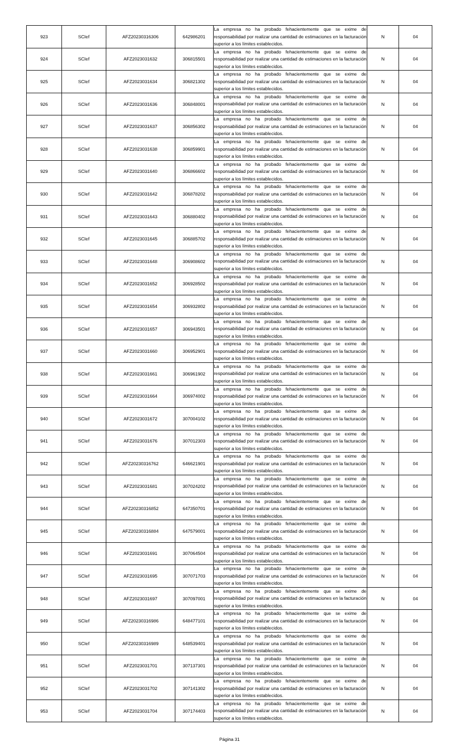| 923 | SCIef | AFZ20230316306 | 642986201 | La empresa no ha probado fehacientemente que se exime de responsabilidad por realizar una cantidad de estimaciones en la facturación superior a los límites establecidos. | N | 04 |
| 924 | SCIef | AFZ2023031632 | 306815501 | La empresa no ha probado fehacientemente que se exime de responsabilidad por realizar una cantidad de estimaciones en la facturación superior a los límites establecidos. | N | 04 |
| 925 | SCIef | AFZ2023031634 | 306821302 | La empresa no ha probado fehacientemente que se exime de responsabilidad por realizar una cantidad de estimaciones en la facturación superior a los límites establecidos. | N | 04 |
| 926 | SCIef | AFZ2023031636 | 306848001 | La empresa no ha probado fehacientemente que se exime de responsabilidad por realizar una cantidad de estimaciones en la facturación superior a los límites establecidos. | N | 04 |
| 927 | SCIef | AFZ2023031637 | 306856302 | La empresa no ha probado fehacientemente que se exime de responsabilidad por realizar una cantidad de estimaciones en la facturación superior a los límites establecidos. | N | 04 |
| 928 | SCIef | AFZ2023031638 | 306859901 | La empresa no ha probado fehacientemente que se exime de responsabilidad por realizar una cantidad de estimaciones en la facturación superior a los límites establecidos. | N | 04 |
| 929 | SCIef | AFZ2023031640 | 306866602 | La empresa no ha probado fehacientemente que se exime de responsabilidad por realizar una cantidad de estimaciones en la facturación superior a los límites establecidos. | N | 04 |
| 930 | SCIef | AFZ2023031642 | 306878202 | La empresa no ha probado fehacientemente que se exime de responsabilidad por realizar una cantidad de estimaciones en la facturación superior a los límites establecidos. | N | 04 |
| 931 | SCIef | AFZ2023031643 | 306880402 | La empresa no ha probado fehacientemente que se exime de responsabilidad por realizar una cantidad de estimaciones en la facturación superior a los límites establecidos. | N | 04 |
| 932 | SCIef | AFZ2023031645 | 306885702 | La empresa no ha probado fehacientemente que se exime de responsabilidad por realizar una cantidad de estimaciones en la facturación superior a los límites establecidos. | N | 04 |
| 933 | SCIef | AFZ2023031648 | 306908602 | La empresa no ha probado fehacientemente que se exime de responsabilidad por realizar una cantidad de estimaciones en la facturación superior a los límites establecidos. | N | 04 |
| 934 | SCIef | AFZ2023031652 | 306928502 | La empresa no ha probado fehacientemente que se exime de responsabilidad por realizar una cantidad de estimaciones en la facturación superior a los límites establecidos. | N | 04 |
| 935 | SCIef | AFZ2023031654 | 306932802 | La empresa no ha probado fehacientemente que se exime de responsabilidad por realizar una cantidad de estimaciones en la facturación superior a los límites establecidos. | N | 04 |
| 936 | SCIef | AFZ2023031657 | 306943501 | La empresa no ha probado fehacientemente que se exime de responsabilidad por realizar una cantidad de estimaciones en la facturación superior a los límites establecidos. | N | 04 |
| 937 | SCIef | AFZ2023031660 | 306952901 | La empresa no ha probado fehacientemente que se exime de responsabilidad por realizar una cantidad de estimaciones en la facturación superior a los límites establecidos. | N | 04 |
| 938 | SCIef | AFZ2023031661 | 306961902 | La empresa no ha probado fehacientemente que se exime de responsabilidad por realizar una cantidad de estimaciones en la facturación superior a los límites establecidos. | N | 04 |
| 939 | SCIef | AFZ2023031664 | 306974002 | La empresa no ha probado fehacientemente que se exime de responsabilidad por realizar una cantidad de estimaciones en la facturación superior a los límites establecidos. | N | 04 |
| 940 | SCIef | AFZ2023031672 | 307004102 | La empresa no ha probado fehacientemente que se exime de responsabilidad por realizar una cantidad de estimaciones en la facturación superior a los límites establecidos. | N | 04 |
| 941 | SCIef | AFZ2023031676 | 307012303 | La empresa no ha probado fehacientemente que se exime de responsabilidad por realizar una cantidad de estimaciones en la facturación superior a los límites establecidos. | N | 04 |
| 942 | SCIef | AFZ20230316762 | 646621901 | La empresa no ha probado fehacientemente que se exime de responsabilidad por realizar una cantidad de estimaciones en la facturación superior a los límites establecidos. | N | 04 |
| 943 | SCIef | AFZ2023031681 | 307024202 | La empresa no ha probado fehacientemente que se exime de responsabilidad por realizar una cantidad de estimaciones en la facturación superior a los límites establecidos. | N | 04 |
| 944 | SCIef | AFZ20230316852 | 647350701 | La empresa no ha probado fehacientemente que se exime de responsabilidad por realizar una cantidad de estimaciones en la facturación superior a los límites establecidos. | N | 04 |
| 945 | SCIef | AFZ20230316884 | 647579001 | La empresa no ha probado fehacientemente que se exime de responsabilidad por realizar una cantidad de estimaciones en la facturación superior a los límites establecidos. | N | 04 |
| 946 | SCIef | AFZ2023031691 | 307064504 | La empresa no ha probado fehacientemente que se exime de responsabilidad por realizar una cantidad de estimaciones en la facturación superior a los límites establecidos. | N | 04 |
| 947 | SCIef | AFZ2023031695 | 307071703 | La empresa no ha probado fehacientemente que se exime de responsabilidad por realizar una cantidad de estimaciones en la facturación superior a los límites establecidos. | N | 04 |
| 948 | SCIef | AFZ2023031697 | 307097001 | La empresa no ha probado fehacientemente que se exime de responsabilidad por realizar una cantidad de estimaciones en la facturación superior a los límites establecidos. | N | 04 |
| 949 | SCIef | AFZ20230316986 | 648477101 | La empresa no ha probado fehacientemente que se exime de responsabilidad por realizar una cantidad de estimaciones en la facturación superior a los límites establecidos. | N | 04 |
| 950 | SCIef | AFZ20230316989 | 648539401 | La empresa no ha probado fehacientemente que se exime de responsabilidad por realizar una cantidad de estimaciones en la facturación superior a los límites establecidos. | N | 04 |
| 951 | SCIef | AFZ2023031701 | 307137301 | La empresa no ha probado fehacientemente que se exime de responsabilidad por realizar una cantidad de estimaciones en la facturación superior a los límites establecidos. | N | 04 |
| 952 | SCIef | AFZ2023031702 | 307141302 | La empresa no ha probado fehacientemente que se exime de responsabilidad por realizar una cantidad de estimaciones en la facturación superior a los límites establecidos. | N | 04 |
| 953 | SCIef | AFZ2023031704 | 307174403 | La empresa no ha probado fehacientemente que se exime de responsabilidad por realizar una cantidad de estimaciones en la facturación superior a los límites establecidos. | N | 04 |
Página 31